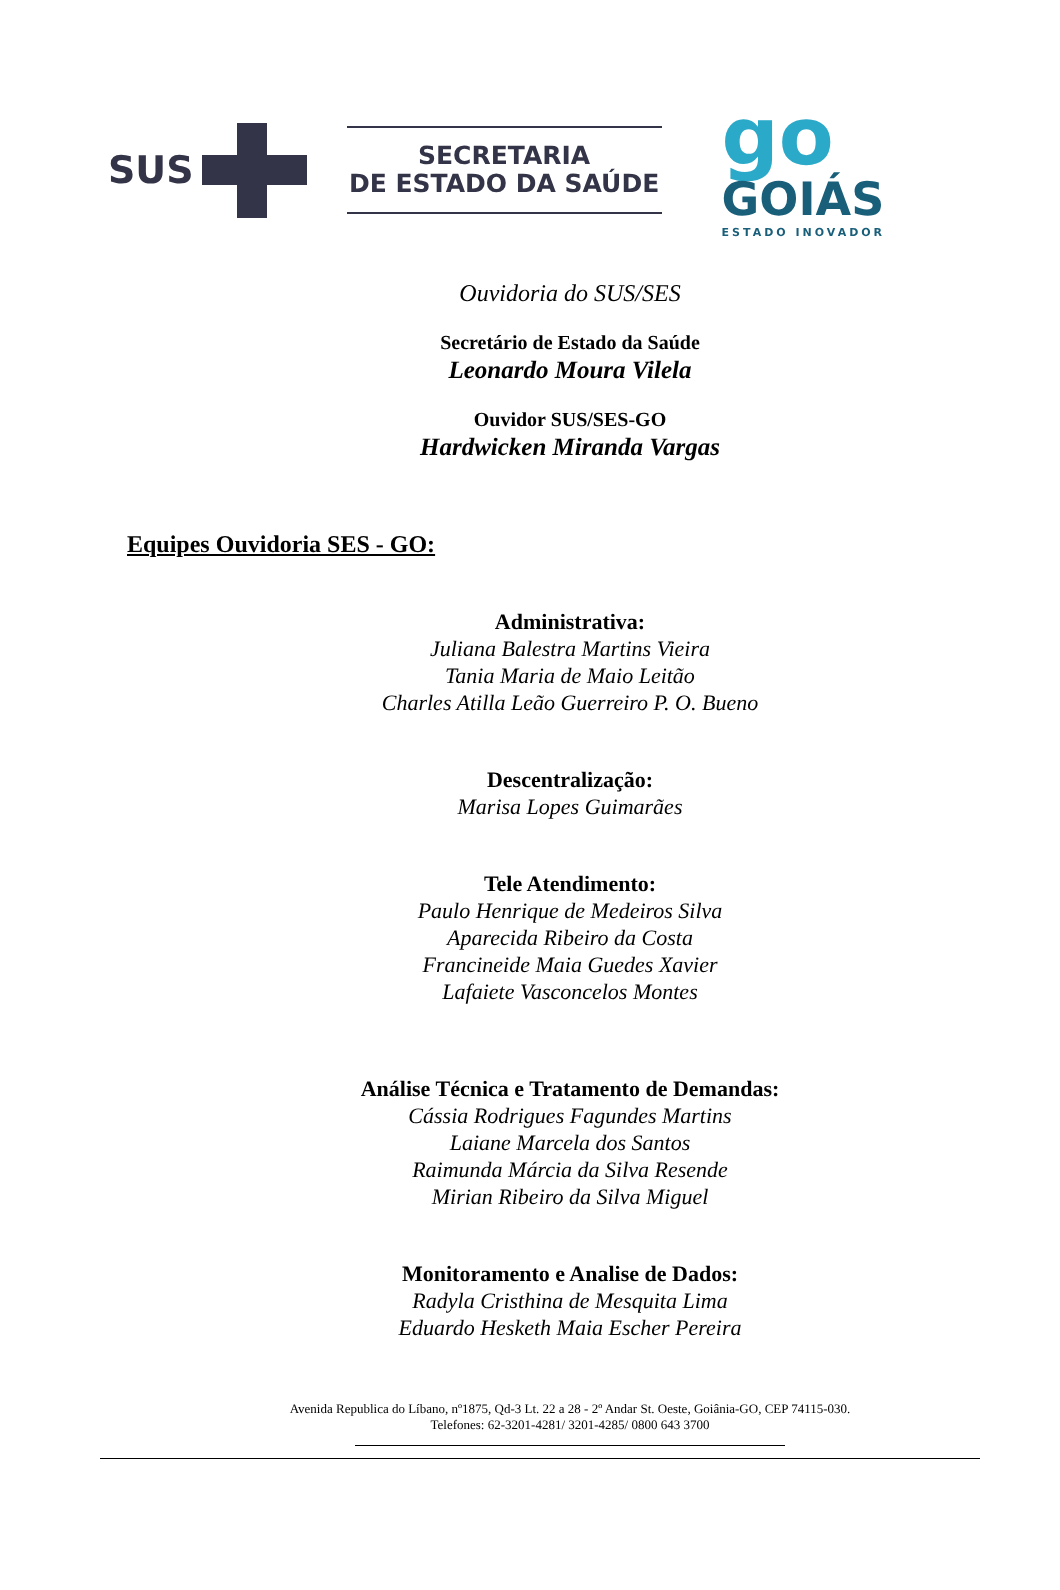SUS
SECRETARIA
DE ESTADO DA SAÚDE
go
GOIÁS
ESTADO INOVADOR
Ouvidoria do SUS/SES
Secretário de Estado da Saúde
Leonardo Moura Vilela
Ouvidor SUS/SES-GO
Hardwicken Miranda Vargas
Equipes Ouvidoria SES - GO:
Administrativa:
Juliana Balestra Martins Vieira
Tania Maria de Maio Leitão
Charles Atilla Leão Guerreiro P. O. Bueno
Descentralização:
Marisa Lopes Guimarães
Tele Atendimento:
Paulo Henrique de Medeiros Silva
Aparecida Ribeiro da Costa
Francineide Maia Guedes Xavier
Lafaiete Vasconcelos Montes
Análise Técnica e Tratamento de Demandas:
Cássia Rodrigues Fagundes Martins
Laiane Marcela dos Santos
Raimunda Márcia da Silva Resende
Mirian Ribeiro da Silva Miguel
Monitoramento e Analise de Dados:
Radyla Cristhina de Mesquita Lima
Eduardo Hesketh Maia Escher Pereira
Avenida Republica do Líbano, nº1875, Qd-3 Lt. 22 a 28 - 2º Andar St. Oeste, Goiânia-GO, CEP 74115-030.
Telefones: 62-3201-4281/ 3201-4285/ 0800 643 3700